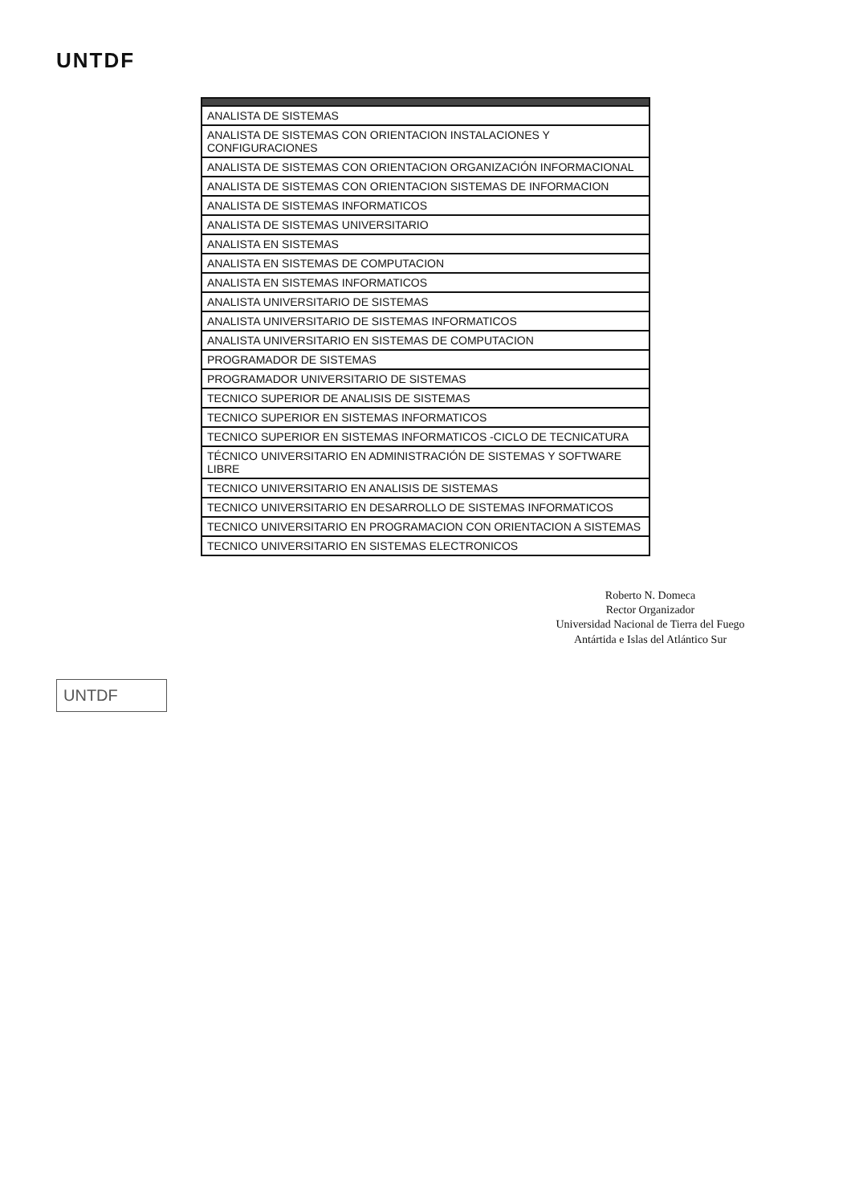UNTDF
| ANALISTA DE SISTEMAS |
| ANALISTA DE SISTEMAS CON ORIENTACION INSTALACIONES Y CONFIGURACIONES |
| ANALISTA DE SISTEMAS CON ORIENTACION ORGANIZACIÓN INFORMACIONAL |
| ANALISTA DE SISTEMAS CON ORIENTACION SISTEMAS DE INFORMACION |
| ANALISTA DE SISTEMAS INFORMATICOS |
| ANALISTA DE SISTEMAS UNIVERSITARIO |
| ANALISTA EN SISTEMAS |
| ANALISTA EN SISTEMAS DE COMPUTACION |
| ANALISTA EN SISTEMAS INFORMATICOS |
| ANALISTA UNIVERSITARIO DE SISTEMAS |
| ANALISTA UNIVERSITARIO DE SISTEMAS INFORMATICOS |
| ANALISTA UNIVERSITARIO EN SISTEMAS DE COMPUTACION |
| PROGRAMADOR DE SISTEMAS |
| PROGRAMADOR UNIVERSITARIO DE SISTEMAS |
| TECNICO SUPERIOR DE ANALISIS DE SISTEMAS |
| TECNICO SUPERIOR EN SISTEMAS INFORMATICOS |
| TECNICO SUPERIOR EN SISTEMAS INFORMATICOS -CICLO DE TECNICATURA |
| TÉCNICO UNIVERSITARIO EN ADMINISTRACIÓN DE SISTEMAS Y SOFTWARE LIBRE |
| TECNICO UNIVERSITARIO EN ANALISIS DE SISTEMAS |
| TECNICO UNIVERSITARIO EN DESARROLLO DE SISTEMAS INFORMATICOS |
| TECNICO UNIVERSITARIO EN PROGRAMACION CON ORIENTACION A SISTEMAS |
| TECNICO UNIVERSITARIO EN SISTEMAS ELECTRONICOS |
Roberto N. Domeca
Rector Organizador
Universidad Nacional de Tierra del Fuego
Antártida e Islas del Atlántico Sur
UNTDF